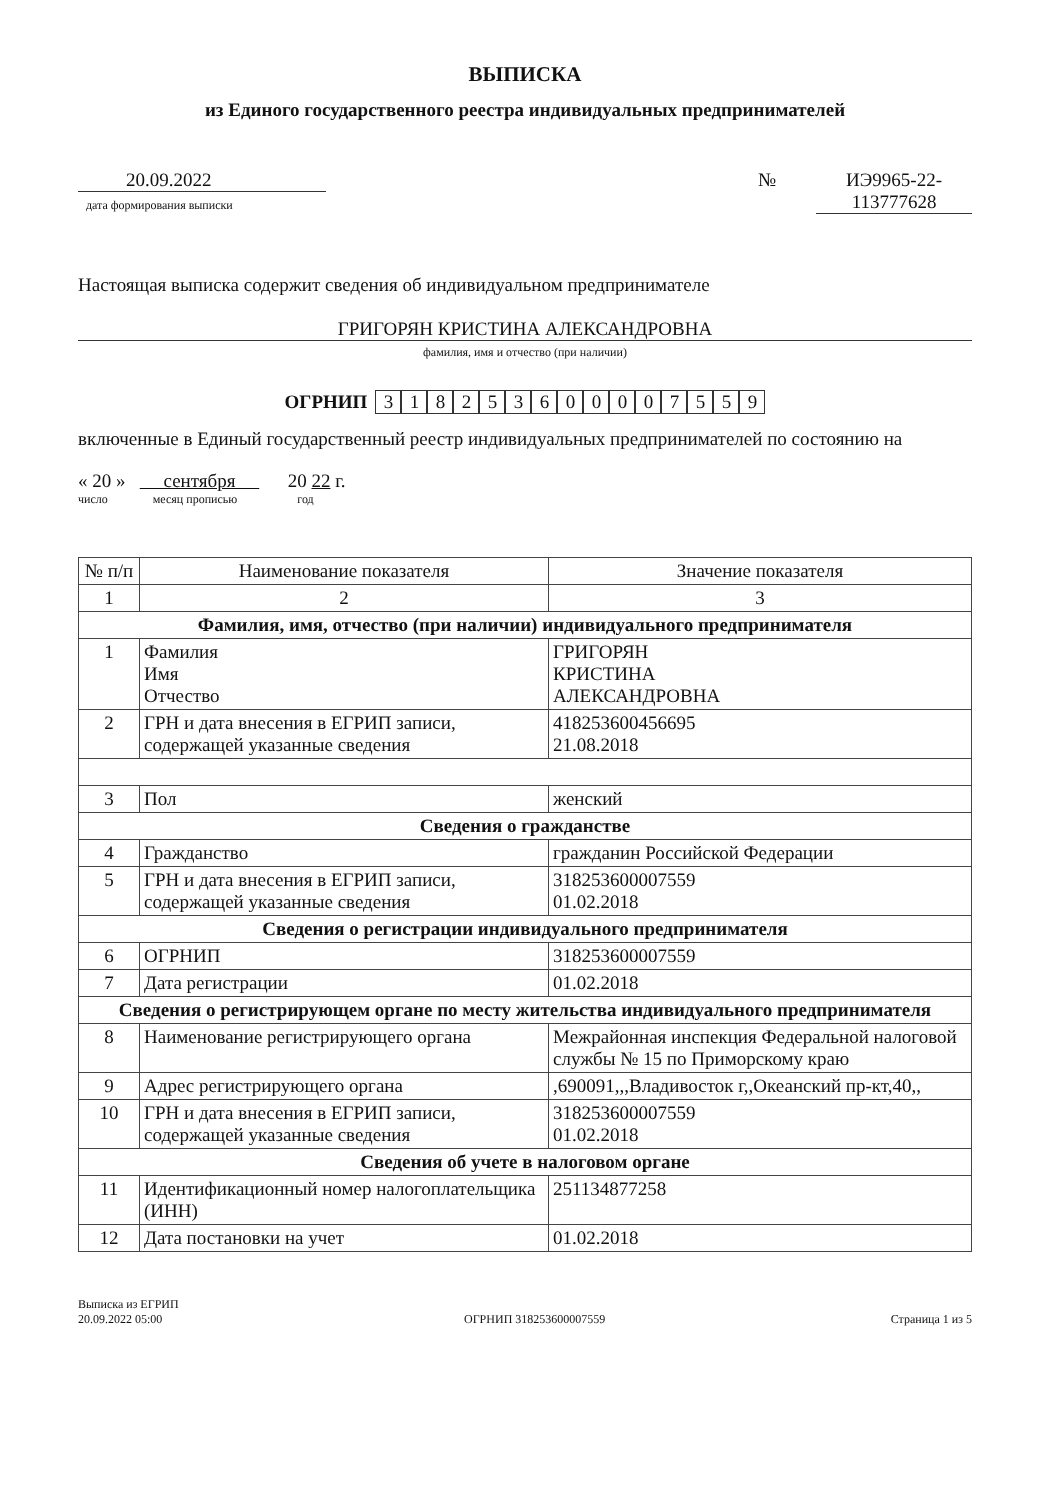ВЫПИСКА
из Единого государственного реестра индивидуальных предпринимателей
20.09.2022
дата формирования выписки
№ ИЭ9965-22-
113777628
Настоящая выписка содержит сведения об индивидуальном предпринимателе
ГРИГОРЯН КРИСТИНА АЛЕКСАНДРОВНА
фамилия, имя и отчество (при наличии)
ОГРНИП 318253600007559
включенные в Единый государственный реестр индивидуальных предпринимателей по состоянию на
« 20 » сентября 20 22 г.
число месяц прописью год
| № п/п | Наименование показателя | Значение показателя |
| --- | --- | --- |
| 1 | 2 | 3 |
| Фамилия, имя, отчество (при наличии) индивидуального предпринимателя | | |
| 1 | Фамилия Имя Отчество | ГРИГОРЯН КРИСТИНА АЛЕКСАНДРОВНА |
| 2 | ГРН и дата внесения в ЕГРИП записи, содержащей указанные сведения | 418253600456695 21.08.2018 |
| 3 | Пол | женский |
| Сведения о гражданстве | | |
| 4 | Гражданство | гражданин Российской Федерации |
| 5 | ГРН и дата внесения в ЕГРИП записи, содержащей указанные сведения | 318253600007559 01.02.2018 |
| Сведения о регистрации индивидуального предпринимателя | | |
| 6 | ОГРНИП | 318253600007559 |
| 7 | Дата регистрации | 01.02.2018 |
| Сведения о регистрирующем органе по месту жительства индивидуального предпринимателя | | |
| 8 | Наименование регистрирующего органа | Межрайонная инспекция Федеральной налоговой службы № 15 по Приморскому краю |
| 9 | Адрес регистрирующего органа | ,690091,,,Владивосток г,,Океанский пр-кт,40,, |
| 10 | ГРН и дата внесения в ЕГРИП записи, содержащей указанные сведения | 318253600007559 01.02.2018 |
| Сведения об учете в налоговом органе | | |
| 11 | Идентификационный номер налогоплательщика (ИНН) | 251134877258 |
| 12 | Дата постановки на учет | 01.02.2018 |
Выписка из ЕГРИП
20.09.2022 05:00
ОГРНИП 318253600007559
Страница 1 из 5